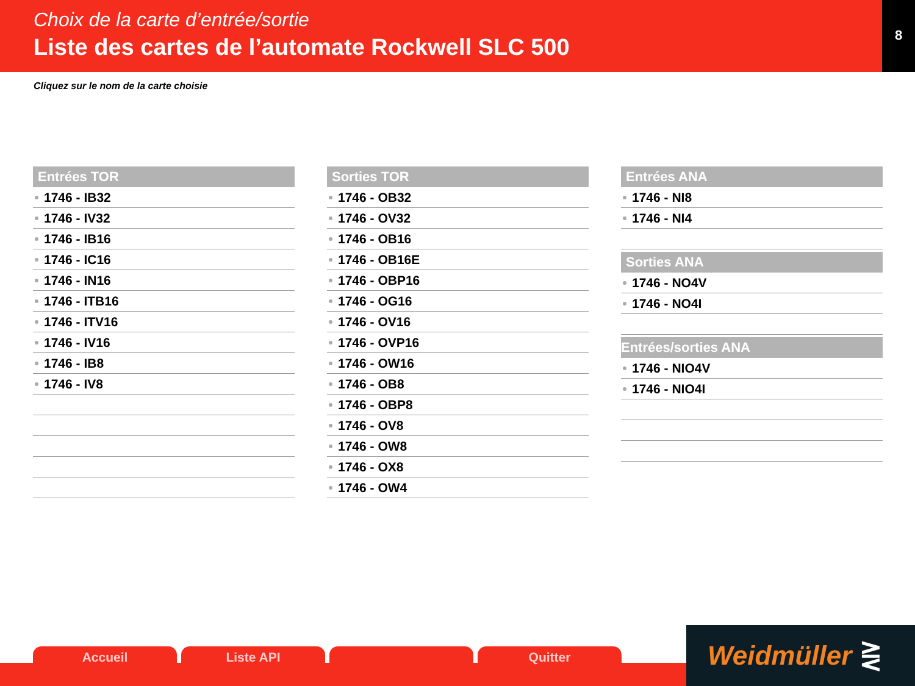Choix de la carte d’entrée/sortie
Liste des cartes de l’automate Rockwell SLC 500
8
Cliquez sur le nom de la carte choisie
Entrées TOR
1746 - IB32
1746 - IV32
1746 - IB16
1746 - IC16
1746 - IN16
1746 - ITB16
1746 - ITV16
1746 - IV16
1746 - IB8
1746 - IV8
Sorties TOR
1746 - OB32
1746 - OV32
1746 - OB16
1746 - OB16E
1746 - OBP16
1746 - OG16
1746 - OV16
1746 - OVP16
1746 - OW16
1746 - OB8
1746 - OBP8
1746 - OV8
1746 - OW8
1746 - OX8
1746 - OW4
Entrées ANA
1746 - NI8
1746 - NI4
Sorties ANA
1746 - NO4V
1746 - NO4I
Entrées/sorties ANA
1746 - NIO4V
1746 - NIO4I
Accueil Liste API Quitter Weidmüller ⋛